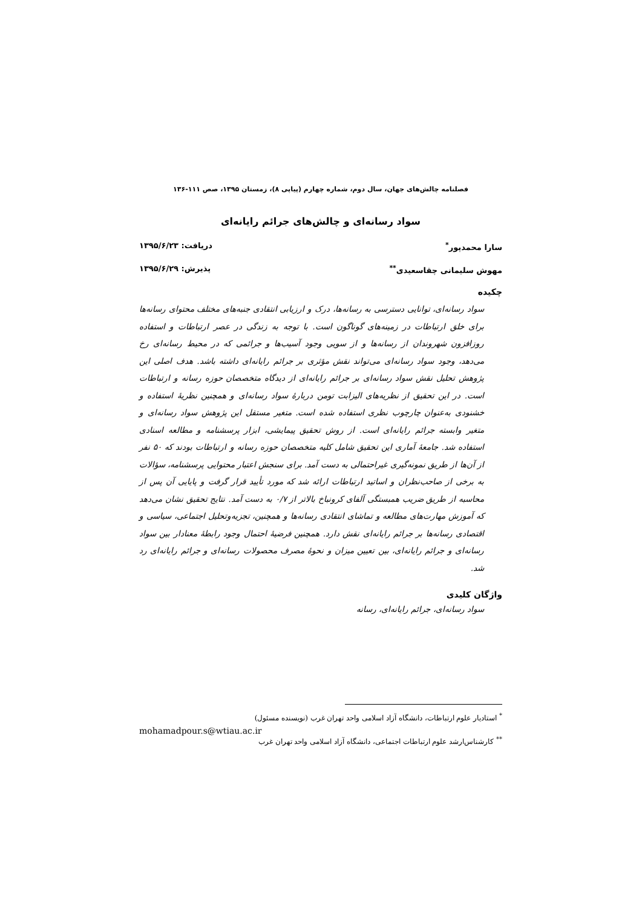فصلنامه چالش‌های جهان، سال دوم، شماره چهارم (پیاپی ۸)، زمستان ۱۳۹۵، صص ۱۱۱-۱۳۶
سواد رسانه‌ای و چالش‌های جرائم رایانه‌ای
سارا محمدپور<sup>*</sup> دریافت: ۱۳۹۵/۶/۲۳
مهوش سلیمانی چقاسعیدی<sup>**</sup> پذیرش: ۱۳۹۵/۶/۲۹
چکیده
سواد رسانه‌ای، توانایی دسترسی به رسانه‌ها، درک و ارزیابی انتقادی جنبه‌های مختلف محتوای رسانه‌ها برای خلق ارتباطات در زمینه‌های گوناگون است. با توجه به زندگی در عصر ارتباطات و استفاده روزافزون شهروندان از رسانه‌ها و از سویی وجود آسیب‌ها و جرائمی که در محیط رسانه‌ای رخ می‌دهد، وجود سواد رسانه‌ای می‌تواند نقش مؤثری بر جرائم رایانه‌ای داشته باشد. هدف اصلی این پژوهش تحلیل نقش سواد رسانه‌ای بر جرائم رایانه‌ای از دیدگاه متخصصان حوزه رسانه و ارتباطات است. در این تحقیق از نظریه‌های الیزابت تومن دربارهٔ سواد رسانه‌ای و همچنین نظریهٔ استفاده و خشنودی به‌عنوان چارچوب نظری استفاده شده است. متغیر مستقل این پژوهش سواد رسانه‌ای و متغیر وابسته جرائم رایانه‌ای است. از روش تحقیق پیمایشی، ابزار پرسشنامه و مطالعه اسنادی استفاده شد. جامعهٔ آماری این تحقیق شامل کلیه متخصصان حوزه رسانه و ارتباطات بودند که ۵۰ نفر از آن‌ها از طریق نمونه‌گیری غیراحتمالی به دست آمد. برای سنجش اعتبار محتوایی پرسشنامه، سؤالات به برخی از صاحب‌نظران و اساتید ارتباطات ارائه شد که مورد تأیید قرار گرفت و پایایی آن پس از محاسبه از طریق ضریب همبستگی آلفای کرونباخ بالاتر از ۰/۷ به دست آمد. نتایج تحقیق نشان می‌دهد که آموزش مهارت‌های مطالعه و تماشای انتقادی رسانه‌ها و همچنین، تجزیه‌وتحلیل اجتماعی، سیاسی و اقتصادی رسانه‌ها بر جرائم رایانه‌ای نقش دارد. همچنین فرضیهٔ احتمال وجود رابطهٔ معنادار بین سواد رسانه‌ای و جرائم رایانه‌ای، بین تعیین میزان و نحوهٔ مصرف محصولات رسانه‌ای و جرائم رایانه‌ای رد شد.
واژگان کلیدی
سواد رسانه‌ای، جرائم رایانه‌ای، رسانه
<sup>*</sup> استادیار علوم ارتباطات، دانشگاه آزاد اسلامی واحد تهران غرب (نویسنده مسئول)
mohamadpour.s@wtiau.ac.ir
<sup>**</sup> کارشناس‌ارشد علوم ارتباطات اجتماعی، دانشگاه آزاد اسلامی واحد تهران غرب